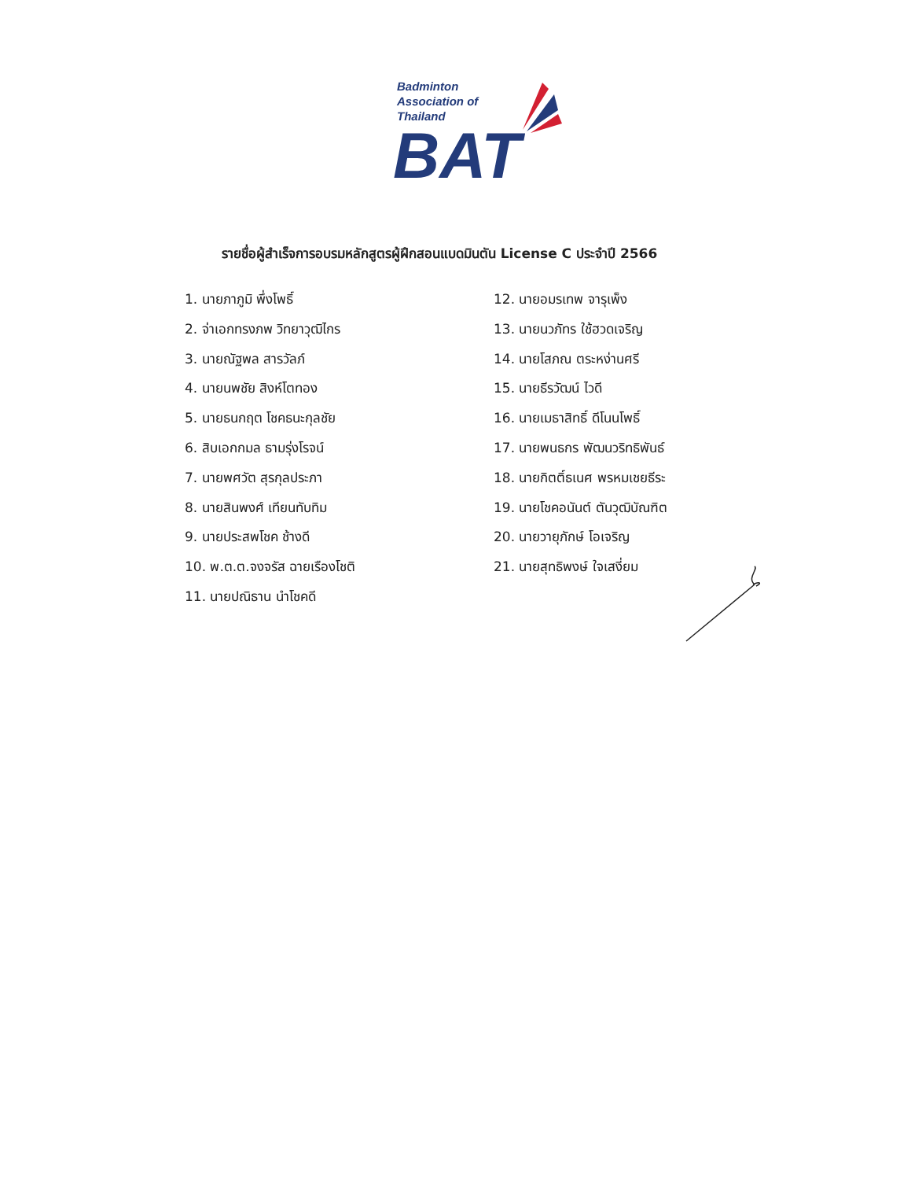Badminton
Association of
Thailand
BAT
รายชื่อผู้สำเร็จการอบรมหลักสูตรผู้ฝึกสอนแบดมินตัน License C ประจำปี 2566
1. นายภาภูมิ พึ่งโพธิ์
2. จ่าเอกทรงภพ วิทยาวุฒิไกร
3. นายณัฐพล สารวัลภ์
4. นายนพชัย สิงห์โตทอง
5. นายธนกฤต โชคธนะกุลชัย
6. สิบเอกกมล ธามรุ่งโรจน์
7. นายพศวัต สุรกุลประภา
8. นายสินพงศ์ เทียนทับทิม
9. นายประสพโชค ช้างดี
10. พ.ต.ต.จงจรัส ฉายเรืองโชติ
11. นายปณิธาน นำโชคดี
12. นายอมรเทพ จารุเพ็ง
13. นายนวภัทร ใช้ฮวดเจริญ
14. นายโสภณ ตระหง่านศรี
15. นายธีรวัฒน์ ไวดี
16. นายเมธาสิทธิ์ ดีโนนโพธิ์
17. นายพนธกร พัฒนวริทธิพันธ์
18. นายกิตติ์ธเนศ พรหมเชยธีระ
19. นายโชคอนันต์ ตันวุฒิบัณฑิต
20. นายวายุภักษ์ โอเจริญ
21. นายสุทธิพงษ์ ใจเสงี่ยม